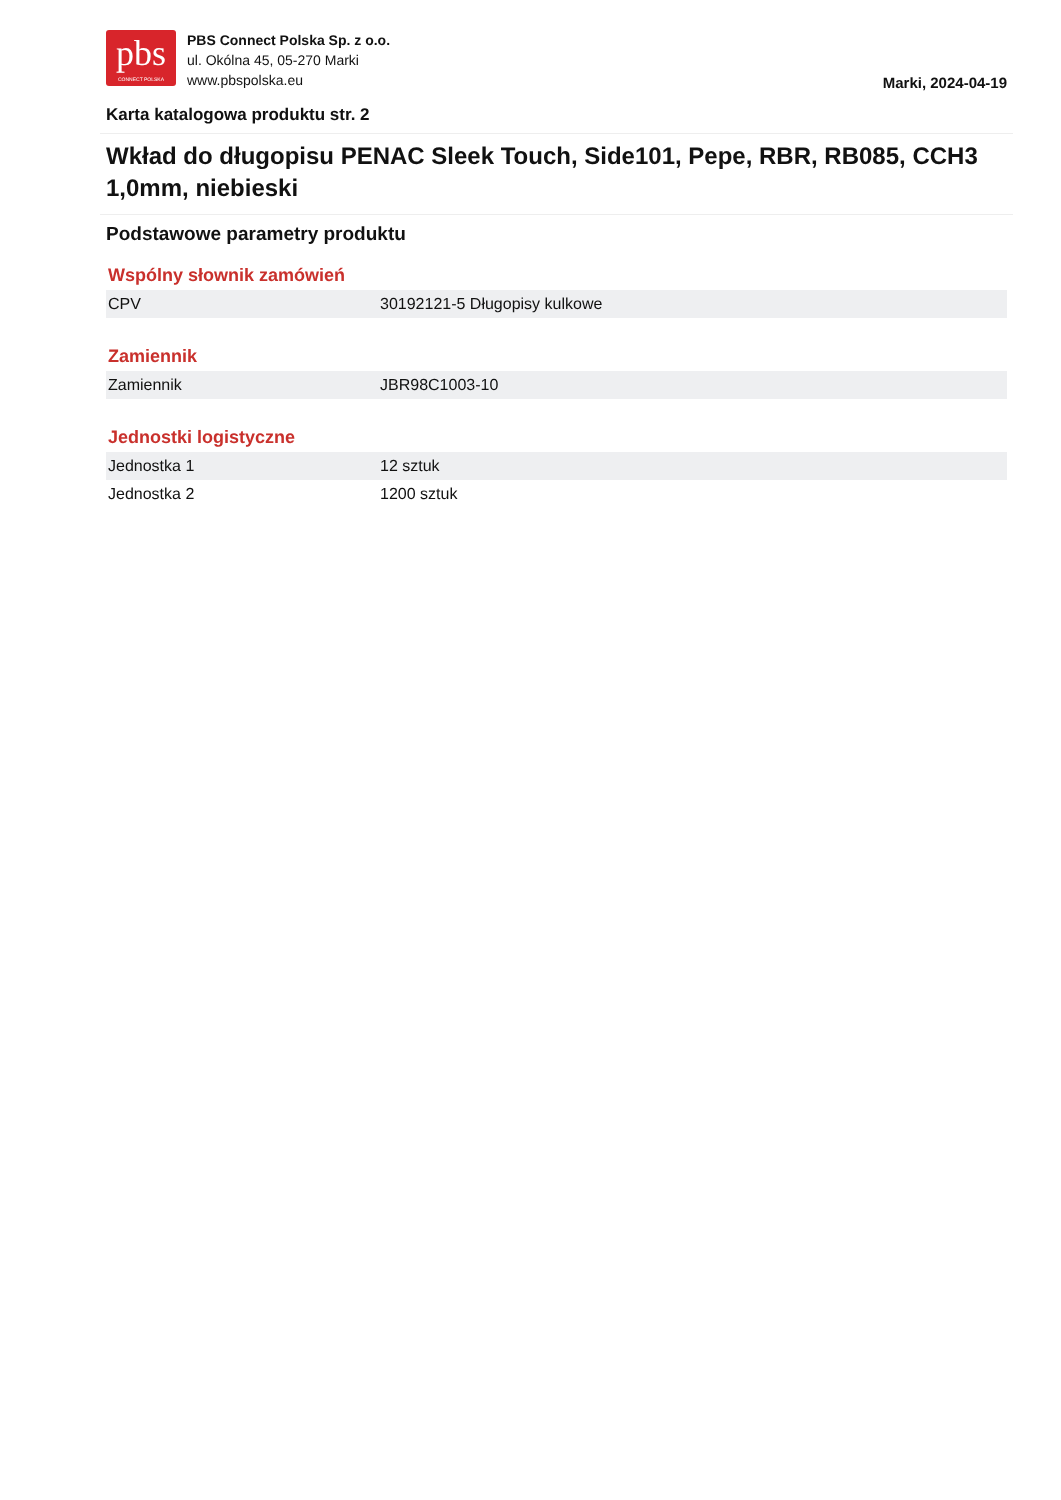pbs
CONNECT POLSKA
PBS Connect Polska Sp. z o.o.
ul. Okólna 45, 05-270 Marki
www.pbspolska.eu
Marki, 2024-04-19
Karta katalogowa produktu str. 2
Wkład do długopisu PENAC Sleek Touch, Side101, Pepe, RBR, RB085, CCH3 1,0mm, niebieski
Podstawowe parametry produktu
Wspólny słownik zamówień
| CPV | 30192121-5 Długopisy kulkowe |
Zamiennik
| Zamiennik | JBR98C1003-10 |
Jednostki logistyczne
| Jednostka 1 | 12 sztuk |
| Jednostka 2 | 1200 sztuk |